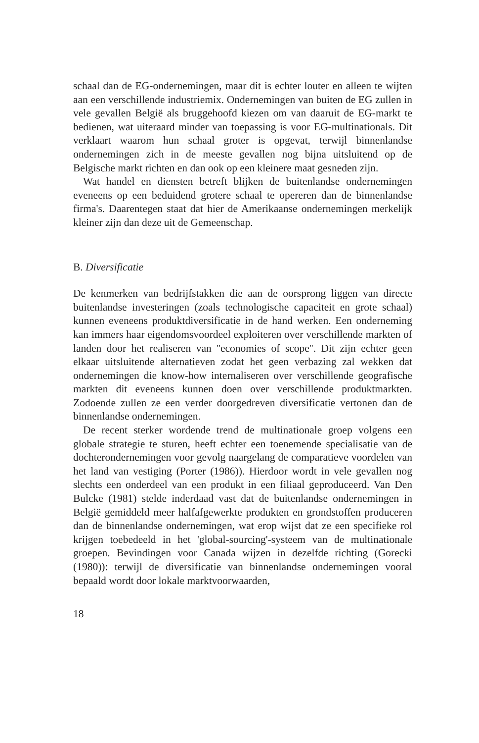schaal dan de EG-ondernemingen, maar dit is echter louter en alleen te wijten aan een verschillende industriemix. Ondernemingen van buiten de EG zullen in vele gevallen België als bruggehoofd kiezen om van daaruit de EG-markt te bedienen, wat uiteraard minder van toepassing is voor EG-multinationals. Dit verklaart waarom hun schaal groter is opgevat, terwijl binnenlandse ondernemingen zich in de meeste gevallen nog bijna uitsluitend op de Belgische markt richten en dan ook op een kleinere maat gesneden zijn.
Wat handel en diensten betreft blijken de buitenlandse ondernemingen eveneens op een beduidend grotere schaal te opereren dan de binnenlandse firma's. Daarentegen staat dat hier de Amerikaanse ondernemingen merkelijk kleiner zijn dan deze uit de Gemeenschap.
B. Diversificatie
De kenmerken van bedrijfstakken die aan de oorsprong liggen van directe buitenlandse investeringen (zoals technologische capaciteit en grote schaal) kunnen eveneens produktdiversificatie in de hand werken. Een onderneming kan immers haar eigendomsvoordeel exploiteren over verschillende markten of landen door het realiseren van ''economies of scope''. Dit zijn echter geen elkaar uitsluitende alternatieven zodat het geen verbazing zal wekken dat ondernemingen die know-how internaliseren over verschillende geografische markten dit eveneens kunnen doen over verschillende produktmarkten. Zodoende zullen ze een verder doorgedreven diversificatie vertonen dan de binnenlandse ondernemingen.
De recent sterker wordende trend de multinationale groep volgens een globale strategie te sturen, heeft echter een toenemende specialisatie van de dochterondernemingen voor gevolg naargelang de comparatieve voordelen van het land van vestiging (Porter (1986)). Hierdoor wordt in vele gevallen nog slechts een onderdeel van een produkt in een filiaal geproduceerd. Van Den Bulcke (1981) stelde inderdaad vast dat de buitenlandse ondernemingen in België gemiddeld meer halfafgewerkte produkten en grondstoffen produceren dan de binnenlandse ondernemingen, wat erop wijst dat ze een specifieke rol krijgen toebedeeld in het 'global-sourcing'-systeem van de multinationale groepen. Bevindingen voor Canada wijzen in dezelfde richting (Gorecki (1980)): terwijl de diversificatie van binnenlandse ondernemingen vooral bepaald wordt door lokale marktvoorwaarden,
18